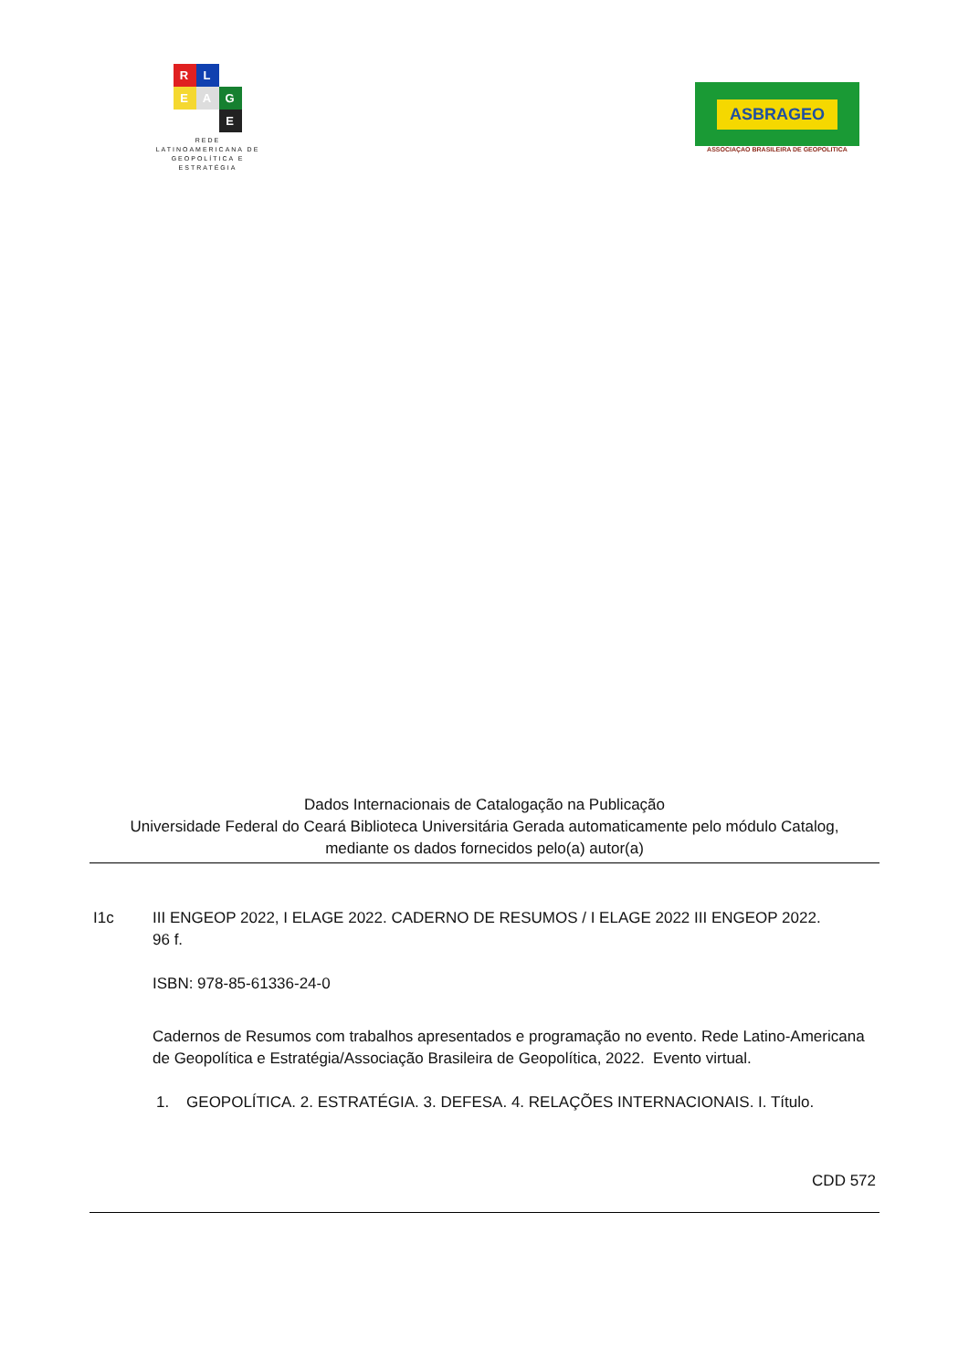R
L
E
A
G
E
REDE
LATINOAMERICANA DE
GEOPOLÍTICA E
ESTRATÉGIA
ASBRAGEO
ASSOCIAÇAO BRASILEIRA DE GEOPOLITICA
Dados Internacionais de Catalogação na Publicação
Universidade Federal do Ceará Biblioteca Universitária Gerada automaticamente pelo módulo Catalog,
mediante os dados fornecidos pelo(a) autor(a)
I1c III ENGEOP 2022, I ELAGE 2022. CADERNO DE RESUMOS / I ELAGE 2022 III ENGEOP 2022.
96 f.
ISBN: 978-85-61336-24-0
Cadernos de Resumos com trabalhos apresentados e programação no evento. Rede Latino-Americana de Geopolítica e Estratégia/Associação Brasileira de Geopolítica, 2022. Evento virtual.
1. GEOPOLÍTICA. 2. ESTRATÉGIA. 3. DEFESA. 4. RELAÇÕES INTERNACIONAIS. I. Título.
CDD 572